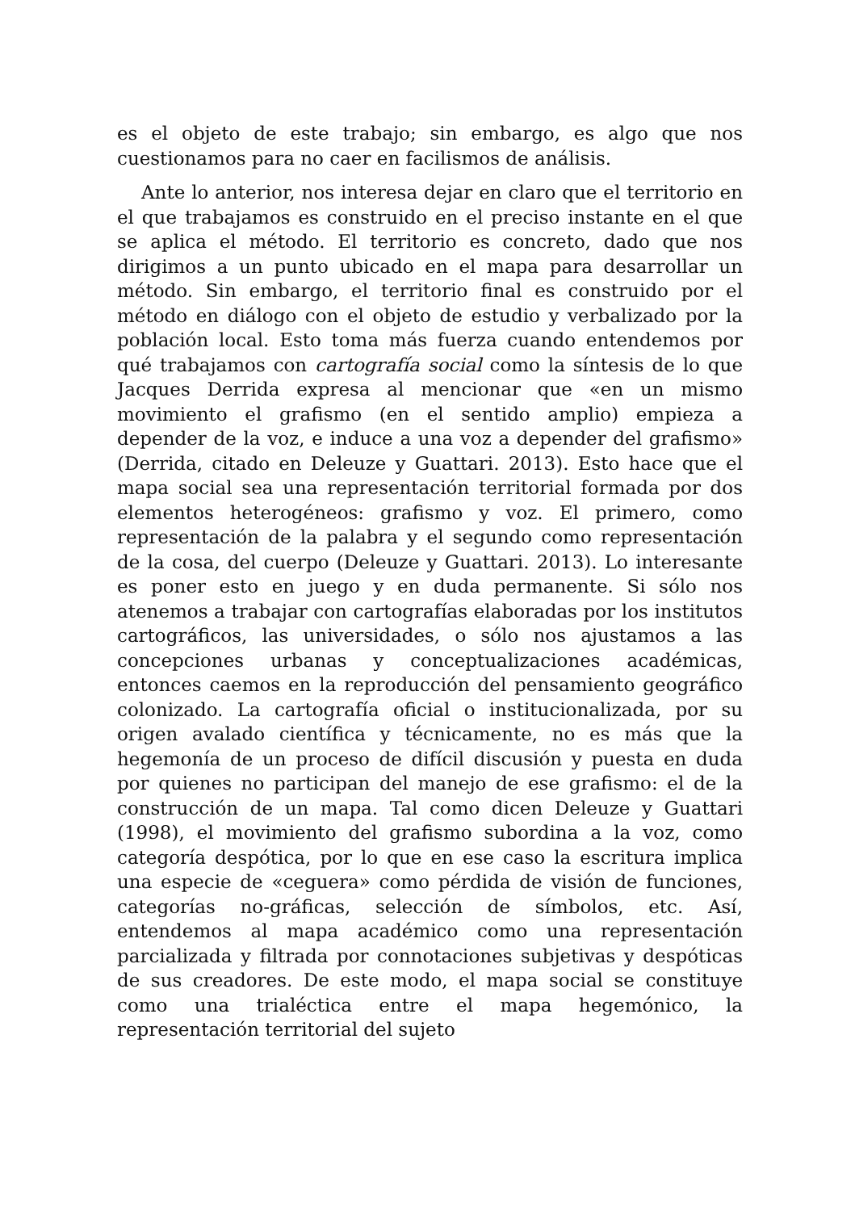es el objeto de este trabajo; sin embargo, es algo que nos cuestionamos para no caer en facilismos de análisis.
Ante lo anterior, nos interesa dejar en claro que el territorio en el que trabajamos es construido en el preciso instante en el que se aplica el método. El territorio es concreto, dado que nos dirigimos a un punto ubicado en el mapa para desarrollar un método. Sin embargo, el territorio final es construido por el método en diálogo con el objeto de estudio y verbalizado por la población local. Esto toma más fuerza cuando entendemos por qué trabajamos con cartografía social como la síntesis de lo que Jacques Derrida expresa al mencionar que «en un mismo movimiento el grafismo (en el sentido amplio) empieza a depender de la voz, e induce a una voz a depender del grafismo» (Derrida, citado en Deleuze y Guattari. 2013). Esto hace que el mapa social sea una representación territorial formada por dos elementos heterogéneos: grafismo y voz. El primero, como representación de la palabra y el segundo como representación de la cosa, del cuerpo (Deleuze y Guattari. 2013). Lo interesante es poner esto en juego y en duda permanente. Si sólo nos atenemos a trabajar con cartografías elaboradas por los institutos cartográficos, las universidades, o sólo nos ajustamos a las concepciones urbanas y conceptualizaciones académicas, entonces caemos en la reproducción del pensamiento geográfico colonizado. La cartografía oficial o institucionalizada, por su origen avalado científica y técnicamente, no es más que la hegemonía de un proceso de difícil discusión y puesta en duda por quienes no participan del manejo de ese grafismo: el de la construcción de un mapa. Tal como dicen Deleuze y Guattari (1998), el movimiento del grafismo subordina a la voz, como categoría despótica, por lo que en ese caso la escritura implica una especie de «ceguera» como pérdida de visión de funciones, categorías no-gráficas, selección de símbolos, etc. Así, entendemos al mapa académico como una representación parcializada y filtrada por connotaciones subjetivas y despóticas de sus creadores. De este modo, el mapa social se constituye como una trialéctica entre el mapa hegemónico, la representación territorial del sujeto